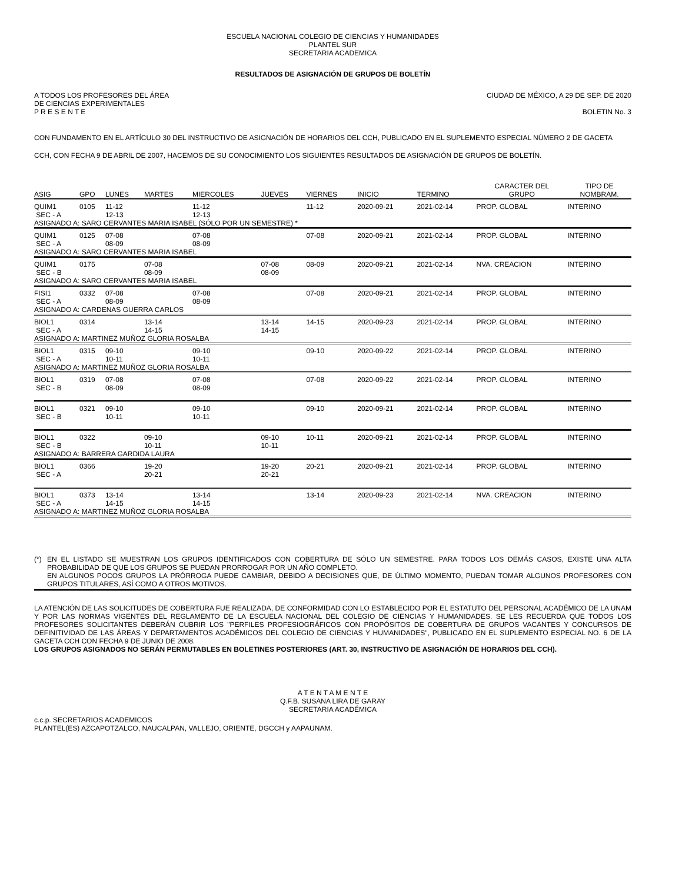ESCUELA NACIONAL COLEGIO DE CIENCIAS Y HUMANIDADES
PLANTEL SUR
SECRETARIA ACADEMICA
RESULTADOS DE ASIGNACIÓN DE GRUPOS DE BOLETÍN
A TODOS LOS PROFESORES DEL ÁREA
DE CIENCIAS EXPERIMENTALES
P R E S E N T E CIUDAD DE MÉXICO, A 29 DE SEP. DE 2020
BOLETIN No. 3
CON FUNDAMENTO EN EL ARTÍCULO 30 DEL INSTRUCTIVO DE ASIGNACIÓN DE HORARIOS DEL CCH, PUBLICADO EN EL SUPLEMENTO ESPECIAL NÚMERO 2 DE GACETA CCH, CON FECHA 9 DE ABRIL DE 2007, HACEMOS DE SU CONOCIMIENTO LOS SIGUIENTES RESULTADOS DE ASIGNACIÓN DE GRUPOS DE BOLETÍN.
| ASIG | GPO | LUNES | MARTES | MIERCOLES | JUEVES | VIERNES | INICIO | TERMINO | CARACTER DEL GRUPO | TIPO DE NOMBRAM. |
| --- | --- | --- | --- | --- | --- | --- | --- | --- | --- | --- |
| QUIM1 SEC - A | 0105 | 11-12 12-13 | | 11-12 12-13 | | 11-12 | 2020-09-21 | 2021-02-14 | PROP. GLOBAL | INTERINO |
| ASIGNADO A: SARO CERVANTES MARIA ISABEL (SÓLO POR UN SEMESTRE) * | | | | | | | | | | |
| QUIM1 SEC - A | 0125 | 07-08 08-09 | | 07-08 08-09 | | 07-08 | 2020-09-21 | 2021-02-14 | PROP. GLOBAL | INTERINO |
| ASIGNADO A: SARO CERVANTES MARIA ISABEL | | | | | | | | | | |
| QUIM1 SEC - B | 0175 | | 07-08 08-09 | | 07-08 08-09 | 08-09 | 2020-09-21 | 2021-02-14 | NVA. CREACION | INTERINO |
| ASIGNADO A: SARO CERVANTES MARIA ISABEL | | | | | | | | | | |
| FISI1 SEC - A | 0332 | 07-08 08-09 | | 07-08 08-09 | | 07-08 | 2020-09-21 | 2021-02-14 | PROP. GLOBAL | INTERINO |
| ASIGNADO A: CARDENAS GUERRA CARLOS | | | | | | | | | | |
| BIOL1 SEC - A | 0314 | | 13-14 14-15 | | 13-14 14-15 | 14-15 | 2020-09-23 | 2021-02-14 | PROP. GLOBAL | INTERINO |
| ASIGNADO A: MARTINEZ MUÑOZ GLORIA ROSALBA | | | | | | | | | | |
| BIOL1 SEC - A | 0315 | 09-10 10-11 | | 09-10 10-11 | | 09-10 | 2020-09-22 | 2021-02-14 | PROP. GLOBAL | INTERINO |
| ASIGNADO A: MARTINEZ MUÑOZ GLORIA ROSALBA | | | | | | | | | | |
| BIOL1 SEC - B | 0319 | 07-08 08-09 | | 07-08 08-09 | | 07-08 | 2020-09-22 | 2021-02-14 | PROP. GLOBAL | INTERINO |
| BIOL1 SEC - B | 0321 | 09-10 10-11 | | 09-10 10-11 | | 09-10 | 2020-09-21 | 2021-02-14 | PROP. GLOBAL | INTERINO |
| BIOL1 SEC - B | 0322 | | 09-10 10-11 | | 09-10 10-11 | 10-11 | 2020-09-21 | 2021-02-14 | PROP. GLOBAL | INTERINO |
| ASIGNADO A: BARRERA GARDIDA LAURA | | | | | | | | | | |
| BIOL1 SEC - A | 0366 | | 19-20 20-21 | | 19-20 20-21 | 20-21 | 2020-09-21 | 2021-02-14 | PROP. GLOBAL | INTERINO |
| BIOL1 SEC - A | 0373 | 13-14 14-15 | | 13-14 14-15 | | 13-14 | 2020-09-23 | 2021-02-14 | NVA. CREACION | INTERINO |
| ASIGNADO A: MARTINEZ MUÑOZ GLORIA ROSALBA | | | | | | | | | | |
(*) EN EL LISTADO SE MUESTRAN LOS GRUPOS IDENTIFICADOS CON COBERTURA DE SÓLO UN SEMESTRE. PARA TODOS LOS DEMÁS CASOS, EXISTE UNA ALTA PROBABILIDAD DE QUE LOS GRUPOS SE PUEDAN PRORROGAR POR UN AÑO COMPLETO.
EN ALGUNOS POCOS GRUPOS LA PRÓRROGA PUEDE CAMBIAR, DEBIDO A DECISIONES QUE, DE ÚLTIMO MOMENTO, PUEDAN TOMAR ALGUNOS PROFESORES CON GRUPOS TITULARES, ASÍ COMO A OTROS MOTIVOS.
LA ATENCIÓN DE LAS SOLICITUDES DE COBERTURA FUE REALIZADA, DE CONFORMIDAD CON LO ESTABLECIDO POR EL ESTATUTO DEL PERSONAL ACADÉMICO DE LA UNAM Y POR LAS NORMAS VIGENTES DEL REGLAMENTO DE LA ESCUELA NACIONAL DEL COLEGIO DE CIENCIAS Y HUMANIDADES. SE LES RECUERDA QUE TODOS LOS PROFESORES SOLICITANTES DEBERÁN CUBRIR LOS "PERFILES PROFESIOGRÁFICOS CON PROPÓSITOS DE COBERTURA DE GRUPOS VACANTES Y CONCURSOS DE DEFINITIVIDAD DE LAS ÁREAS Y DEPARTAMENTOS ACADÉMICOS DEL COLEGIO DE CIENCIAS Y HUMANIDADES", PUBLICADO EN EL SUPLEMENTO ESPECIAL NO. 6 DE LA GACETA CCH CON FECHA 9 DE JUNIO DE 2008.
LOS GRUPOS ASIGNADOS NO SERÁN PERMUTABLES EN BOLETINES POSTERIORES (ART. 30, INSTRUCTIVO DE ASIGNACIÓN DE HORARIOS DEL CCH).
A T E N T A M E N T E
Q.F.B. SUSANA LIRA DE GARAY
SECRETARIA ACADÉMICA
c.c.p. SECRETARIOS ACADEMICOS
PLANTEL(ES) AZCAPOTZALCO, NAUCALPAN, VALLEJO, ORIENTE, DGCCH y AAPAUNAM.